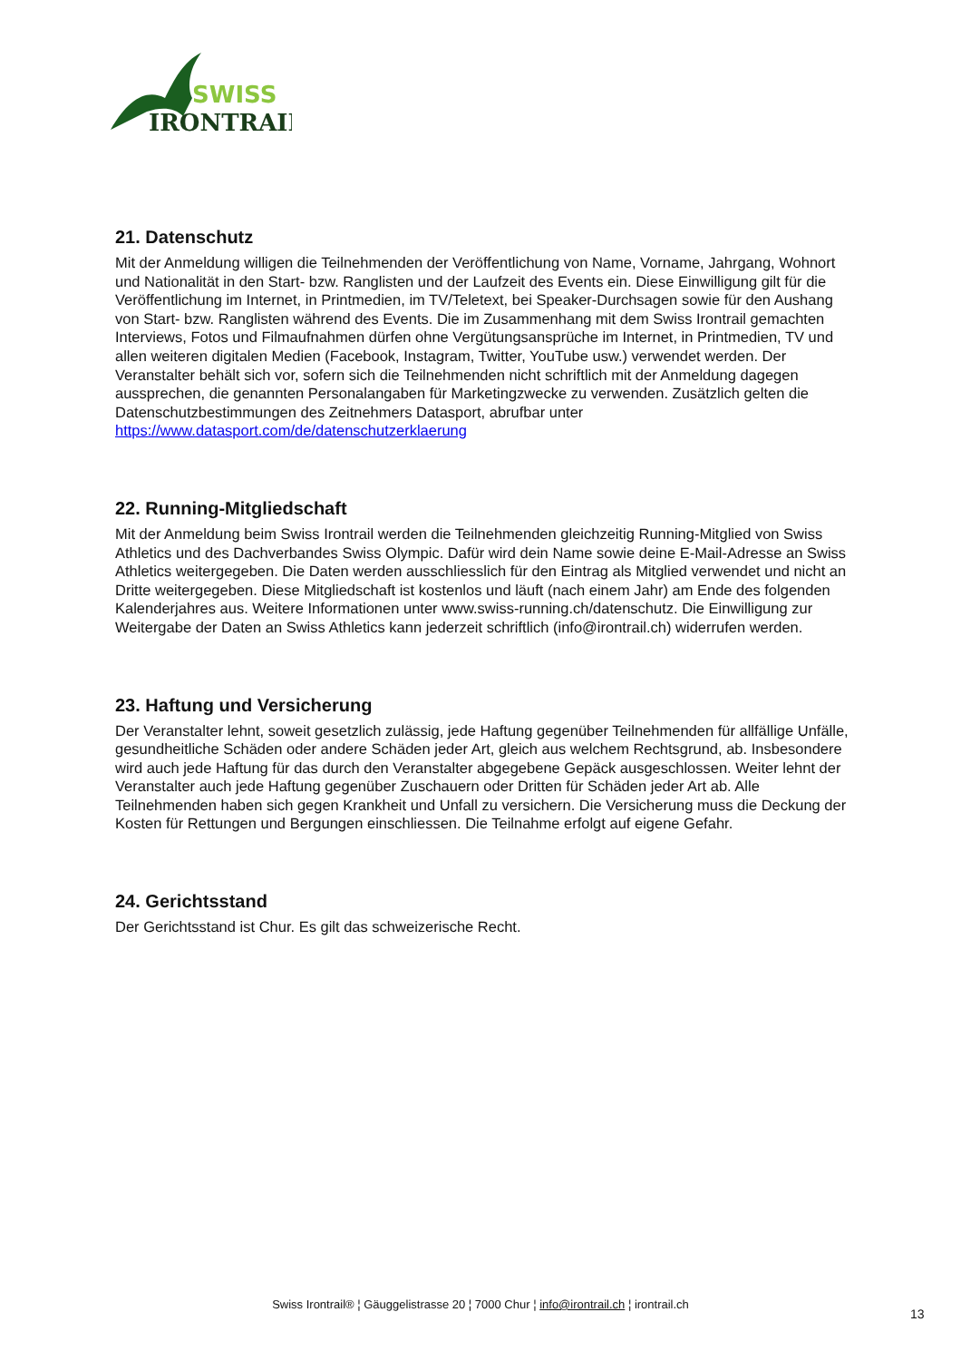SWISS
IRONTRAIL
21. Datenschutz
Mit der Anmeldung willigen die Teilnehmenden der Veröffentlichung von Name, Vorname, Jahrgang, Wohnort und Nationalität in den Start- bzw. Ranglisten und der Laufzeit des Events ein. Diese Einwilligung gilt für die Veröffentlichung im Internet, in Printmedien, im TV/Teletext, bei Speaker-Durchsagen sowie für den Aushang von Start- bzw. Ranglisten während des Events. Die im Zusammenhang mit dem Swiss Irontrail gemachten Interviews, Fotos und Filmaufnahmen dürfen ohne Vergütungsansprüche im Internet, in Printmedien, TV und allen weiteren digitalen Medien (Facebook, Instagram, Twitter, YouTube usw.) verwendet werden. Der Veranstalter behält sich vor, sofern sich die Teilnehmenden nicht schriftlich mit der Anmeldung dagegen aussprechen, die genannten Personalangaben für Marketingzwecke zu verwenden. Zusätzlich gelten die Datenschutzbestimmungen des Zeitnehmers Datasport, abrufbar unter https://www.datasport.com/de/datenschutzerklaerung
22. Running-Mitgliedschaft
Mit der Anmeldung beim Swiss Irontrail werden die Teilnehmenden gleichzeitig Running-Mitglied von Swiss Athletics und des Dachverbandes Swiss Olympic. Dafür wird dein Name sowie deine E-Mail-Adresse an Swiss Athletics weitergegeben. Die Daten werden ausschliesslich für den Eintrag als Mitglied verwendet und nicht an Dritte weitergegeben. Diese Mitgliedschaft ist kostenlos und läuft (nach einem Jahr) am Ende des folgenden Kalenderjahres aus. Weitere Informationen unter www.swiss-running.ch/datenschutz. Die Einwilligung zur Weitergabe der Daten an Swiss Athletics kann jederzeit schriftlich (info@irontrail.ch) widerrufen werden.
23. Haftung und Versicherung
Der Veranstalter lehnt, soweit gesetzlich zulässig, jede Haftung gegenüber Teilnehmenden für allfällige Unfälle, gesundheitliche Schäden oder andere Schäden jeder Art, gleich aus welchem Rechtsgrund, ab. Insbesondere wird auch jede Haftung für das durch den Veranstalter abgegebene Gepäck ausgeschlossen. Weiter lehnt der Veranstalter auch jede Haftung gegenüber Zuschauern oder Dritten für Schäden jeder Art ab. Alle Teilnehmenden haben sich gegen Krankheit und Unfall zu versichern. Die Versicherung muss die Deckung der Kosten für Rettungen und Bergungen einschliessen. Die Teilnahme erfolgt auf eigene Gefahr.
24. Gerichtsstand
Der Gerichtsstand ist Chur. Es gilt das schweizerische Recht.
Swiss Irontrail® ¦ Gäuggelistrasse 20 ¦ 7000 Chur ¦ info@irontrail.ch ¦ irontrail.ch
13